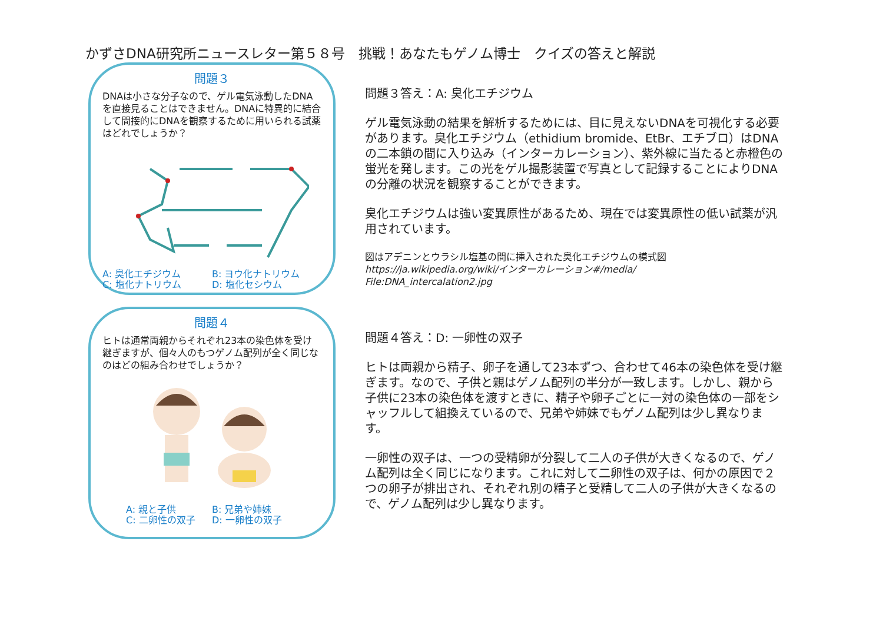かずさDNA研究所ニュースレター第５８号　挑戦！あなたもゲノム博士　クイズの答えと解説
問題３
DNAは小さな分子なので、ゲル電気泳動したDNAを直接見ることはできません。DNAに特異的に結合して間接的にDNAを観察するために用いられる試薬はどれでしょうか？
A: 臭化エチジウム B: ヨウ化ナトリウム C: 塩化ナトリウム D: 塩化セシウム
問題３答え：A: 臭化エチジウム
ゲル電気泳動の結果を解析するためには、目に見えないDNAを可視化する必要があります。臭化エチジウム（ethidium bromide、EtBr、エチブロ）はDNAの二本鎖の間に入り込み（インターカレーション）、紫外線に当たると赤橙色の蛍光を発します。この光をゲル撮影装置で写真として記録することによりDNAの分離の状況を観察することができます。
臭化エチジウムは強い変異原性があるため、現在では変異原性の低い試薬が汎用されています。
図はアデニンとウラシル塩基の間に挿入された臭化エチジウムの模式図
https://ja.wikipedia.org/wiki/インターカレーション#/media/
File:DNA_intercalation2.jpg
問題４
ヒトは通常両親からそれぞれ23本の染色体を受け継ぎますが、個々人のもつゲノム配列が全く同じなのはどの組み合わせでしょうか？
A: 親と子供 B: 兄弟や姉妹 C: 二卵性の双子 D: 一卵性の双子
問題４答え：D: 一卵性の双子
ヒトは両親から精子、卵子を通して23本ずつ、合わせて46本の染色体を受け継ぎます。なので、子供と親はゲノム配列の半分が一致します。しかし、親から子供に23本の染色体を渡すときに、精子や卵子ごとに一対の染色体の一部をシャッフルして組換えているので、兄弟や姉妹でもゲノム配列は少し異なります。
一卵性の双子は、一つの受精卵が分裂して二人の子供が大きくなるので、ゲノム配列は全く同じになります。これに対して二卵性の双子は、何かの原因で２つの卵子が排出され、それぞれ別の精子と受精して二人の子供が大きくなるので、ゲノム配列は少し異なります。